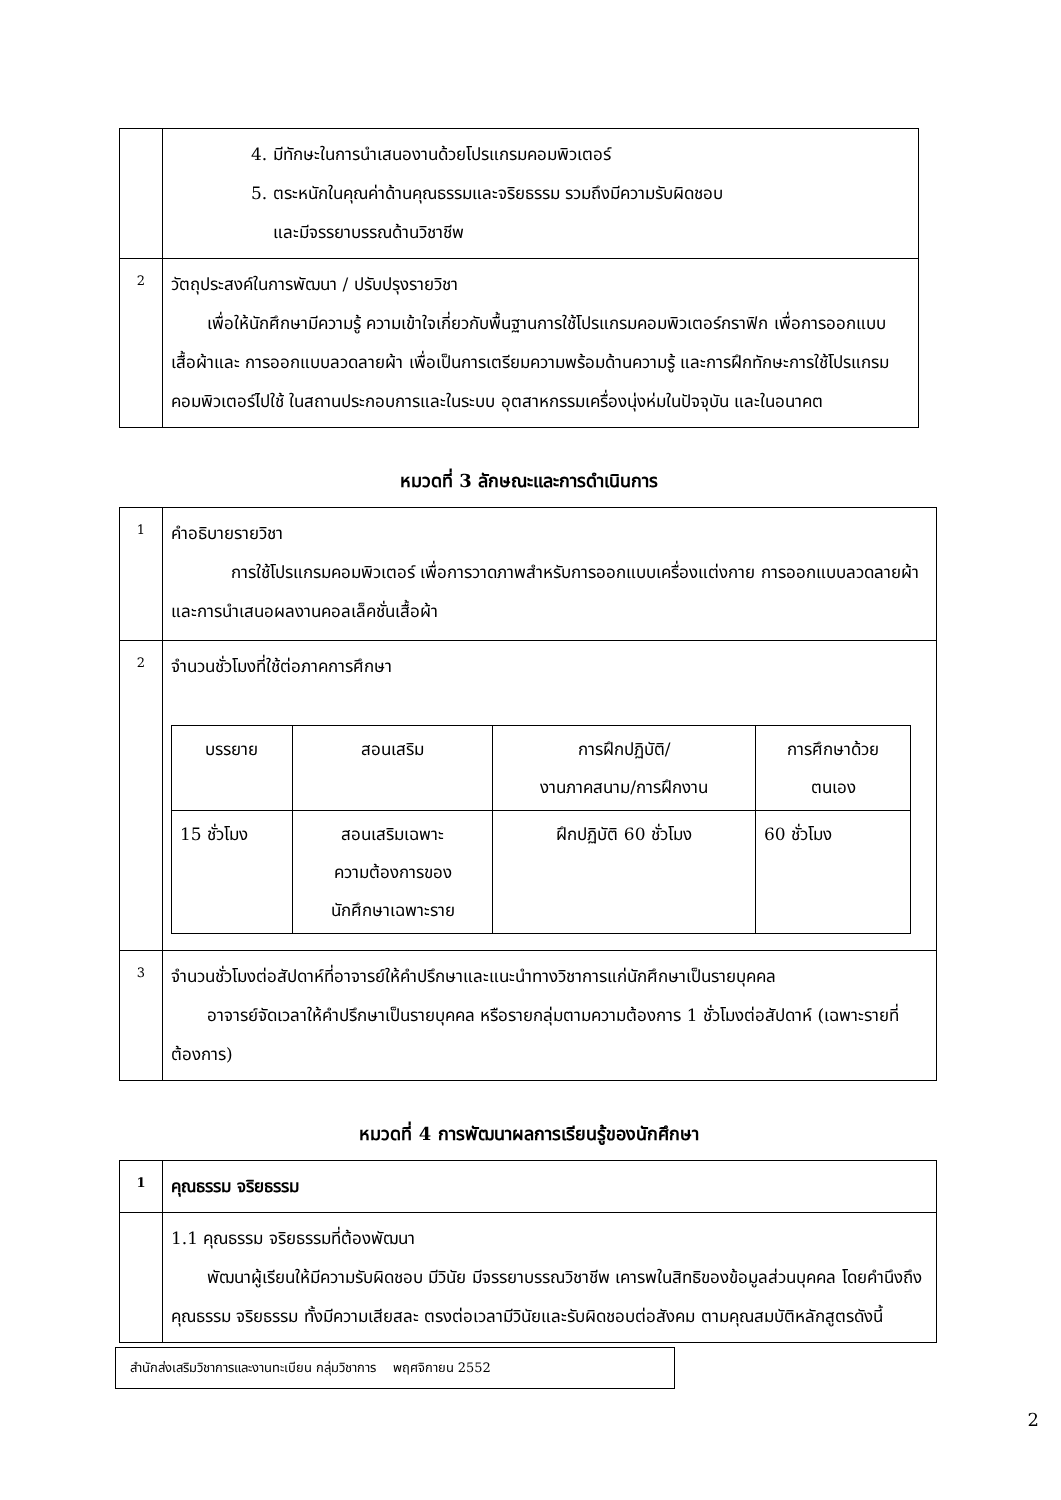| | 4. มีทักษะในการนำเสนองานด้วยโปรแกรมคอมพิวเตอร์ 5. ตระหนักในคุณค่าด้านคุณธรรมและจริยธรรม รวมถึงมีความรับผิดชอบ และมีจรรยาบรรณด้านวิชาชีพ |
| 2 | วัตถุประสงค์ในการพัฒนา / ปรับปรุงรายวิชา เพื่อให้นักศึกษามีความรู้ ความเข้าใจเกี่ยวกับพื้นฐานการใช้โปรแกรมคอมพิวเตอร์กราฟิก เพื่อการออกแบบเสื้อผ้าและ การออกแบบลวดลายผ้า เพื่อเป็นการเตรียมความพร้อมด้านความรู้ และการฝึกทักษะการใช้โปรแกรมคอมพิวเตอร์ไปใช้ ในสถานประกอบการและในระบบ อุตสาหกรรมเครื่องนุ่งห่มในปัจจุบัน และในอนาคต |
หมวดที่ 3 ลักษณะและการดำเนินการ
| 1 | คำอธิบายรายวิชา การใช้โปรแกรมคอมพิวเตอร์ เพื่อการวาดภาพสำหรับการออกแบบเครื่องแต่งกาย การออกแบบลวดลายผ้า และการนำเสนอผลงานคอลเล็คชั่นเสื้อผ้า |
| 2 | จำนวนชั่วโมงที่ใช้ต่อภาคการศึกษา / บรรยาย / สอนเสริม / การฝึกปฏิบัติ/ งานภาคสนาม/การฝึกงาน / การศึกษาด้วย ตนเอง / / 15 ชั่วโมง / สอนเสริมเฉพาะ ความต้องการของ นักศึกษาเฉพาะราย / ฝึกปฏิบัติ 60 ชั่วโมง / 60 ชั่วโมง / |
| 3 | จำนวนชั่วโมงต่อสัปดาห์ที่อาจารย์ให้คำปรึกษาและแนะนำทางวิชาการแก่นักศึกษาเป็นรายบุคคล อาจารย์จัดเวลาให้คำปรึกษาเป็นรายบุคคล หรือรายกลุ่มตามความต้องการ 1 ชั่วโมงต่อสัปดาห์ (เฉพาะรายที่ต้องการ) |
หมวดที่ 4 การพัฒนาผลการเรียนรู้ของนักศึกษา
| 1 | คุณธรรม จริยธรรม |
| | 1.1 คุณธรรม จริยธรรมที่ต้องพัฒนา พัฒนาผู้เรียนให้มีความรับผิดชอบ มีวินัย มีจรรยาบรรณวิชาชีพ เคารพในสิทธิของข้อมูลส่วนบุคคล โดยคำนึงถึงคุณธรรม จริยธรรม ทั้งมีความเสียสละ ตรงต่อเวลามีวินัยและรับผิดชอบต่อสังคม ตามคุณสมบัติหลักสูตรดังนี้ |
สำนักส่งเสริมวิชาการและงานทะเบียน กลุ่มวิชาการ พฤศจิกายน 2552
2